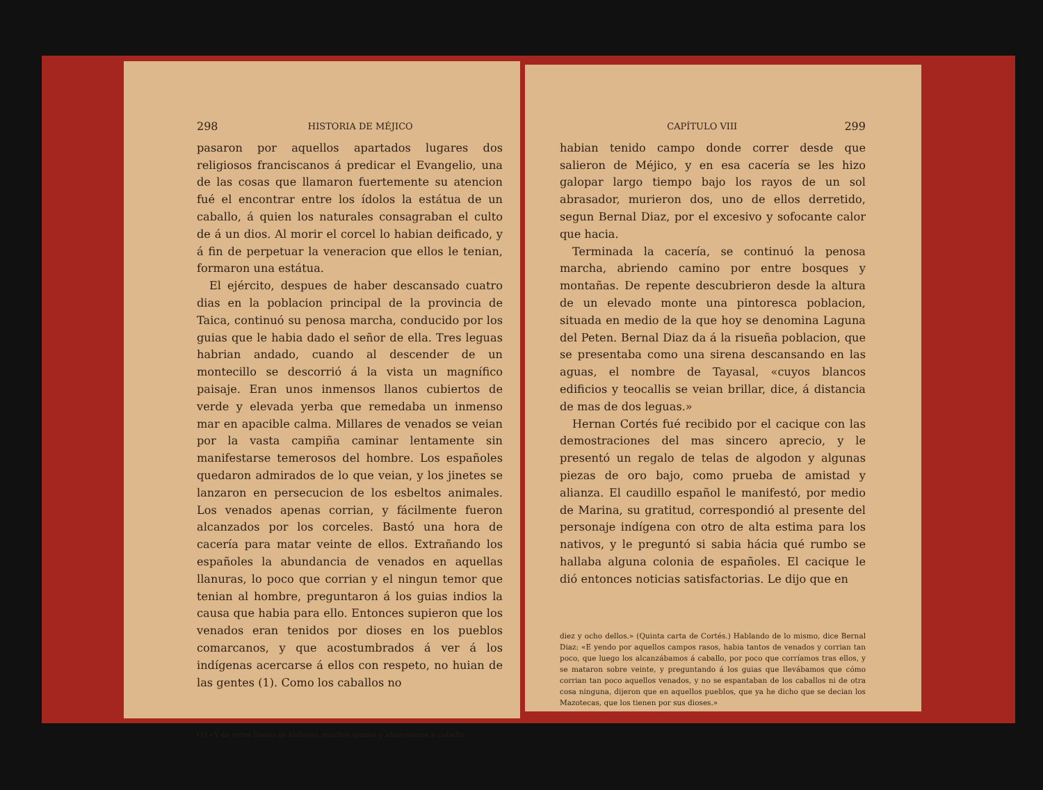298 HISTORIA DE MÉJICO
pasaron por aquellos apartados lugares dos religiosos franciscanos á predicar el Evangelio, una de las cosas que llamaron fuertemente su atencion fué el encontrar entre los ídolos la estátua de un caballo, á quien los naturales consagraban el culto de á un dios. Al morir el corcel lo habian deificado, y á fin de perpetuar la veneracion que ellos le tenian, formaron una estátua.
El ejército, despues de haber descansado cuatro dias en la poblacion principal de la provincia de Taica, continuó su penosa marcha, conducido por los guias que le habia dado el señor de ella. Tres leguas habrian andado, cuando al descender de un montecillo se descorrió á la vista un magnífico paisaje. Eran unos inmensos llanos cubiertos de verde y elevada yerba que remedaba un inmenso mar en apacible calma. Millares de venados se veian por la vasta campiña caminar lentamente sin manifestarse temerosos del hombre. Los españoles quedaron admirados de lo que veian, y los jinetes se lanzaron en persecucion de los esbeltos animales. Los venados apenas corrian, y fácilmente fueron alcanzados por los corceles. Bastó una hora de cacería para matar veinte de ellos. Extrañando los españoles la abundancia de venados en aquellas llanuras, lo poco que corrian y el ningun temor que tenian al hombre, preguntaron á los guias indios la causa que habia para ello. Entonces supieron que los venados eran tenidos por dioses en los pueblos comarcanos, y que acostumbrados á ver á los indígenas acercarse á ellos con respeto, no huian de las gentes (1). Como los caballos no
(1) «Y en estos llanos se hallaron muchos gamos y alanceamos á caballo
CAPÍTULO VIII 299
habian tenido campo donde correr desde que salieron de Méjico, y en esa cacería se les hizo galopar largo tiempo bajo los rayos de un sol abrasador, murieron dos, uno de ellos derretido, segun Bernal Diaz, por el excesivo y sofocante calor que hacia.
Terminada la cacería, se continuó la penosa marcha, abriendo camino por entre bosques y montañas. De repente descubrieron desde la altura de un elevado monte una pintoresca poblacion, situada en medio de la que hoy se denomina Laguna del Peten. Bernal Diaz da á la risueña poblacion, que se presentaba como una sirena descansando en las aguas, el nombre de Tayasal, «cuyos blancos edificios y teocallis se veian brillar, dice, á distancia de mas de dos leguas.»
Hernan Cortés fué recibido por el cacique con las demostraciones del mas sincero aprecio, y le presentó un regalo de telas de algodon y algunas piezas de oro bajo, como prueba de amistad y alianza. El caudillo español le manifestó, por medio de Marina, su gratitud, correspondió al presente del personaje indígena con otro de alta estima para los nativos, y le preguntó si sabia hácia qué rumbo se hallaba alguna colonia de españoles. El cacique le dió entonces noticias satisfactorias. Le dijo que en
diez y ocho dellos.» (Quinta carta de Cortés.) Hablando de lo mismo, dice Bernal Diaz: «E yendo por aquellos campos rasos, habia tantos de venados y corrian tan poco, que luego los alcanzábamos á caballo, por poco que corríamos tras ellos, y se mataron sobre veinte, y preguntando á los guias que llevábamos que cómo corrian tan poco aquellos venados, y no se espantaban de los caballos ni de otra cosa ninguna, dijeron que en aquellos pueblos, que ya he dicho que se decian los Mazotecas, que los tienen por sus dioses.»